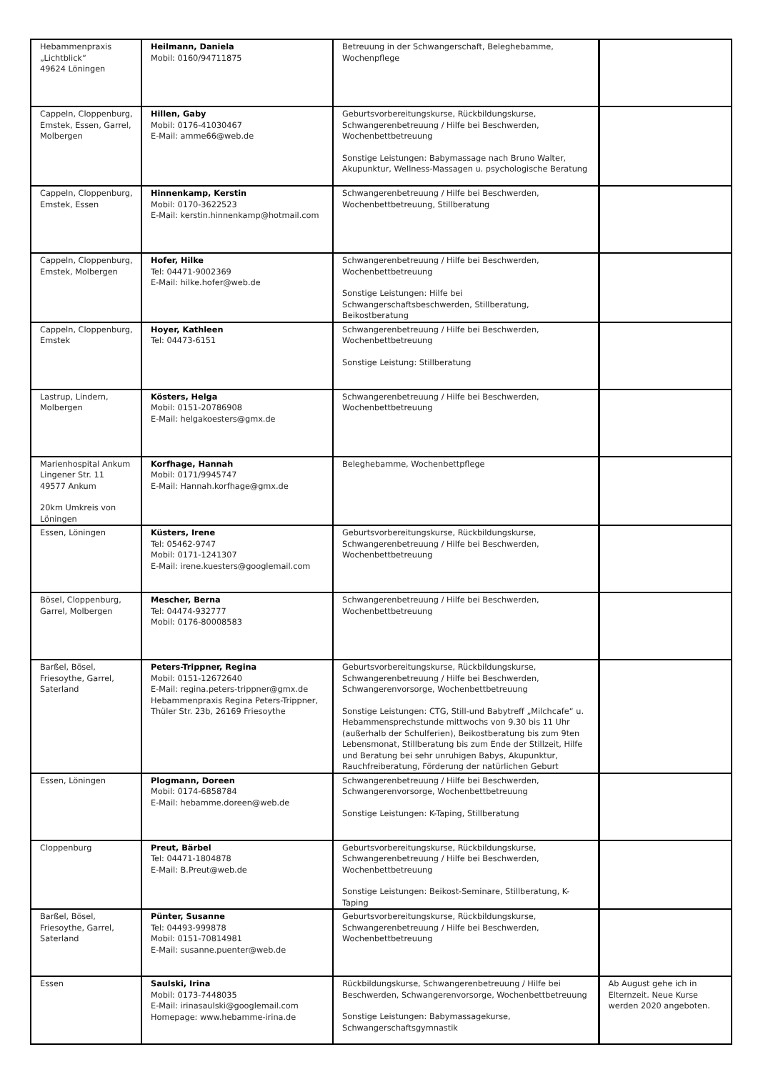| Hebammenpraxis „Lichtblick“ 49624 Löningen | Heilmann, Daniela Mobil: 0160/94711875 | Betreuung in der Schwangerschaft, Beleghebamme, Wochenpflege | |
| Cappeln, Cloppenburg, Emstek, Essen, Garrel, Molbergen | Hillen, Gaby Mobil: 0176-41030467 E-Mail: amme66@web.de | Geburtsvorbereitungskurse, Rückbildungskurse, Schwangerenbetreuung / Hilfe bei Beschwerden, Wochenbettbetreuung Sonstige Leistungen: Babymassage nach Bruno Walter, Akupunktur, Wellness-Massagen u. psychologische Beratung | |
| Cappeln, Cloppenburg, Emstek, Essen | Hinnenkamp, Kerstin Mobil: 0170-3622523 E-Mail: kerstin.hinnenkamp@hotmail.com | Schwangerenbetreuung / Hilfe bei Beschwerden, Wochenbettbetreuung, Stillberatung | |
| Cappeln, Cloppenburg, Emstek, Molbergen | Hofer, Hilke Tel: 04471-9002369 E-Mail: hilke.hofer@web.de | Schwangerenbetreuung / Hilfe bei Beschwerden, Wochenbettbetreuung Sonstige Leistungen: Hilfe bei Schwangerschaftsbeschwerden, Stillberatung, Beikostberatung | |
| Cappeln, Cloppenburg, Emstek | Hoyer, Kathleen Tel: 04473-6151 | Schwangerenbetreuung / Hilfe bei Beschwerden, Wochenbettbetreuung Sonstige Leistung: Stillberatung | |
| Lastrup, Lindern, Molbergen | Kösters, Helga Mobil: 0151-20786908 E-Mail: helgakoesters@gmx.de | Schwangerenbetreuung / Hilfe bei Beschwerden, Wochenbettbetreuung | |
| Marienhospital Ankum Lingener Str. 11 49577 Ankum 20km Umkreis von Löningen | Korfhage, Hannah Mobil: 0171/9945747 E-Mail: Hannah.korfhage@gmx.de | Beleghebamme, Wochenbettpflege | |
| Essen, Löningen | Küsters, Irene Tel: 05462-9747 Mobil: 0171-1241307 E-Mail: irene.kuesters@googlemail.com | Geburtsvorbereitungskurse, Rückbildungskurse, Schwangerenbetreuung / Hilfe bei Beschwerden, Wochenbettbetreuung | |
| Bösel, Cloppenburg, Garrel, Molbergen | Mescher, Berna Tel: 04474-932777 Mobil: 0176-80008583 | Schwangerenbetreuung / Hilfe bei Beschwerden, Wochenbettbetreuung | |
| Barßel, Bösel, Friesoythe, Garrel, Saterland | Peters-Trippner, Regina Mobil: 0151-12672640 E-Mail: regina.peters-trippner@gmx.de Hebammenpraxis Regina Peters-Trippner, Thüler Str. 23b, 26169 Friesoythe | Geburtsvorbereitungskurse, Rückbildungskurse, Schwangerenbetreuung / Hilfe bei Beschwerden, Schwangerenvorsorge, Wochenbettbetreuung Sonstige Leistungen: CTG, Still-und Babytreff „Milchcafe“ u. Hebammensprechstunde mittwochs von 9.30 bis 11 Uhr (außerhalb der Schulferien), Beikostberatung bis zum 9ten Lebensmonat, Stillberatung bis zum Ende der Stillzeit, Hilfe und Beratung bei sehr unruhigen Babys, Akupunktur, Rauchfreiberatung, Förderung der natürlichen Geburt | |
| Essen, Löningen | Plogmann, Doreen Mobil: 0174-6858784 E-Mail: hebamme.doreen@web.de | Schwangerenbetreuung / Hilfe bei Beschwerden, Schwangerenvorsorge, Wochenbettbetreuung Sonstige Leistungen: K-Taping, Stillberatung | |
| Cloppenburg | Preut, Bärbel Tel: 04471-1804878 E-Mail: B.Preut@web.de | Geburtsvorbereitungskurse, Rückbildungskurse, Schwangerenbetreuung / Hilfe bei Beschwerden, Wochenbettbetreuung Sonstige Leistungen: Beikost-Seminare, Stillberatung, K-Taping | |
| Barßel, Bösel, Friesoythe, Garrel, Saterland | Pünter, Susanne Tel: 04493-999878 Mobil: 0151-70814981 E-Mail: susanne.puenter@web.de | Geburtsvorbereitungskurse, Rückbildungskurse, Schwangerenbetreuung / Hilfe bei Beschwerden, Wochenbettbetreuung | |
| Essen | Saulski, Irina Mobil: 0173-7448035 E-Mail: irinasaulski@googlemail.com Homepage: www.hebamme-irina.de | Rückbildungskurse, Schwangerenbetreuung / Hilfe bei Beschwerden, Schwangerenvorsorge, Wochenbettbetreuung Sonstige Leistungen: Babymassagekurse, Schwangerschaftsgymnastik | Ab August gehe ich in Elternzeit. Neue Kurse werden 2020 angeboten. |